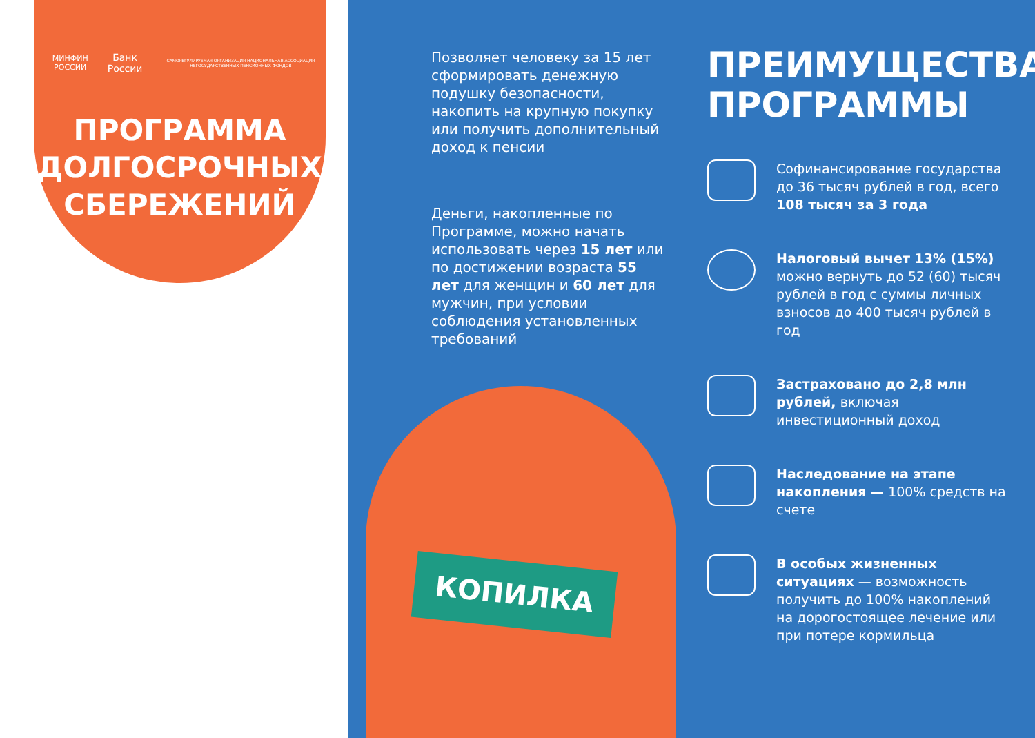МИНФИН РОССИИ Банк России САМОРЕГУЛИРУЕМАЯ ОРГАНИЗАЦИЯ НАЦИОНАЛЬНАЯ АССОЦИАЦИЯ НЕГОСУДАРСТВЕННЫХ ПЕНСИОННЫХ ФОНДОВ
ПРОГРАММА
ДОЛГОСРОЧНЫХ
СБЕРЕЖЕНИЙ
Позволяет человеку за 15 лет сформировать денежную подушку безопасности, накопить на крупную покупку или получить дополнительный доход к пенсии
Деньги, накопленные по Программе, можно начать использовать через 15 лет или по достижении возраста 55 лет для женщин и 60 лет для мужчин, при условии соблюдения установленных требований
КОПИЛКА
ПРЕИМУЩЕСТВА ПРОГРАММЫ
Софинансирование государства до 36 тысяч рублей в год, всего 108 тысяч за 3 года
Налоговый вычет 13% (15%) можно вернуть до 52 (60) тысяч рублей в год с суммы личных взносов до 400 тысяч рублей в год
Застраховано до 2,8 млн рублей, включая инвестиционный доход
Наследование на этапе накопления — 100% средств на счете
В особых жизненных ситуациях — возможность получить до 100% накоплений на дорогостоящее лечение или при потере кормильца